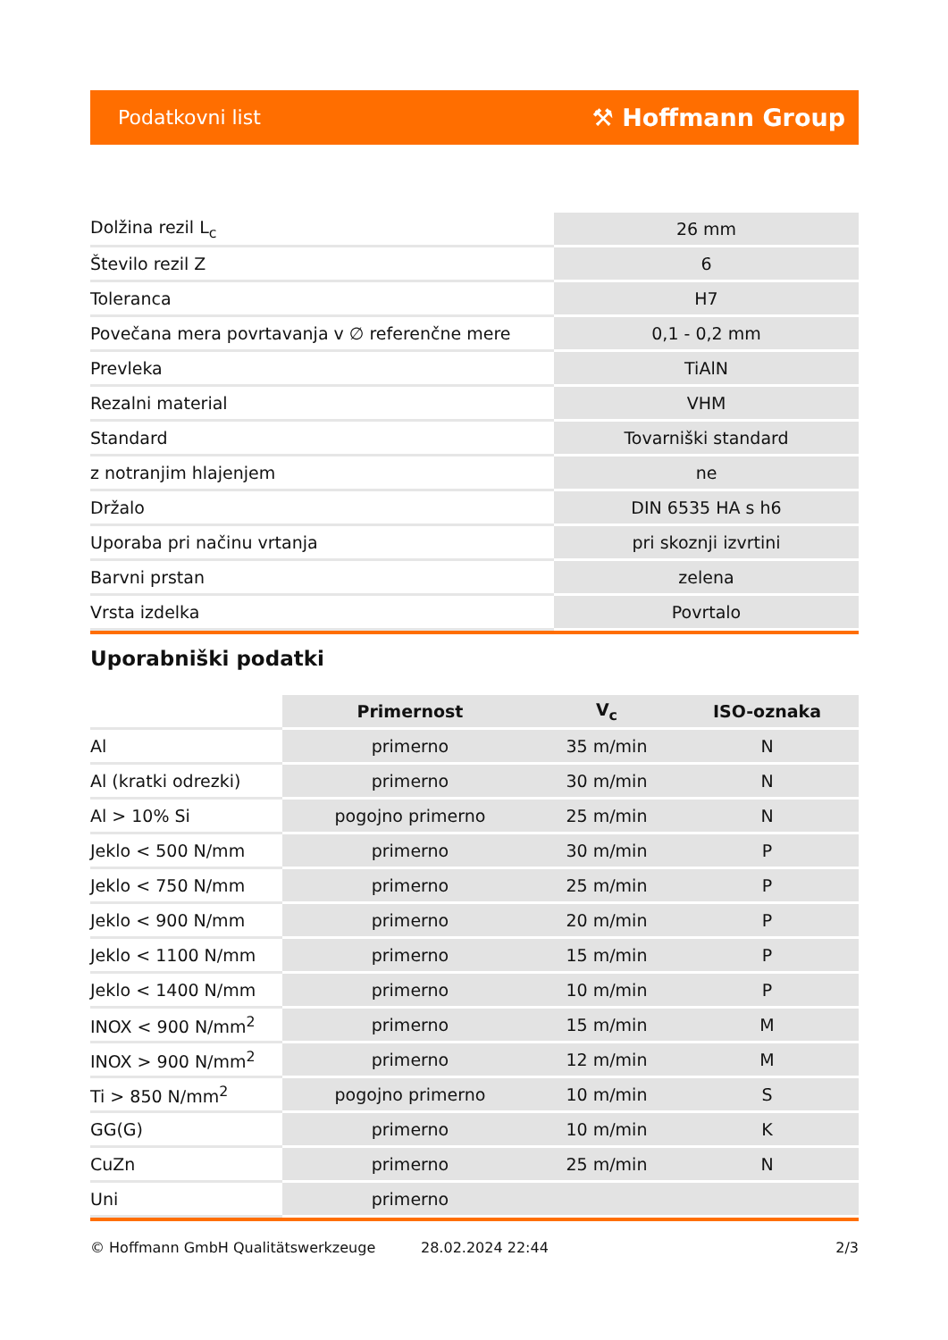Podatkovni list ⚒ Hoffmann Group
| Dolžina rezil L<sub>c</sub> | 26 mm |
| Število rezil Z | 6 |
| Toleranca | H7 |
| Povečana mera povrtavanja v ∅ referenčne mere | 0,1 - 0,2 mm |
| Prevleka | TiAlN |
| Rezalni material | VHM |
| Standard | Tovarniški standard |
| z notranjim hlajenjem | ne |
| Držalo | DIN 6535 HA s h6 |
| Uporaba pri načinu vrtanja | pri skoznji izvrtini |
| Barvni prstan | zelena |
| Vrsta izdelka | Povrtalo |
Uporabniški podatki
| | Primernost | V<sub>c</sub> | ISO-oznaka |
| --- | --- | --- | --- |
| Al | primerno | 35 m/min | N |
| Al (kratki odrezki) | primerno | 30 m/min | N |
| Al > 10% Si | pogojno primerno | 25 m/min | N |
| Jeklo < 500 N/mm | primerno | 30 m/min | P |
| Jeklo < 750 N/mm | primerno | 25 m/min | P |
| Jeklo < 900 N/mm | primerno | 20 m/min | P |
| Jeklo < 1100 N/mm | primerno | 15 m/min | P |
| Jeklo < 1400 N/mm | primerno | 10 m/min | P |
| INOX < 900 N/mm<sup>2</sup> | primerno | 15 m/min | M |
| INOX > 900 N/mm<sup>2</sup> | primerno | 12 m/min | M |
| Ti > 850 N/mm<sup>2</sup> | pogojno primerno | 10 m/min | S |
| GG(G) | primerno | 10 m/min | K |
| CuZn | primerno | 25 m/min | N |
| Uni | primerno | | |
© Hoffmann GmbH Qualitätswerkzeuge 28.02.2024 22:44 2/3